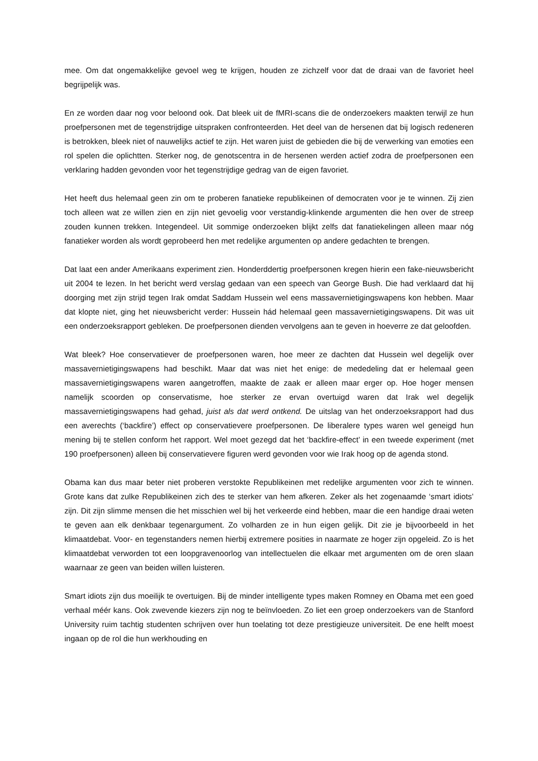mee. Om dat ongemakkelijke gevoel weg te krijgen, houden ze zichzelf voor dat de draai van de favoriet heel begrijpelijk was.
En ze worden daar nog voor beloond ook. Dat bleek uit de fMRI-scans die de onderzoekers maakten terwijl ze hun proefpersonen met de tegenstrijdige uitspraken confronteerden. Het deel van de hersenen dat bij logisch redeneren is betrokken, bleek niet of nauwelijks actief te zijn. Het waren juist de gebieden die bij de verwerking van emoties een rol spelen die oplichtten. Sterker nog, de genotscentra in de hersenen werden actief zodra de proefpersonen een verklaring hadden gevonden voor het tegenstrijdige gedrag van de eigen favoriet.
Het heeft dus helemaal geen zin om te proberen fanatieke republikeinen of democraten voor je te winnen. Zij zien toch alleen wat ze willen zien en zijn niet gevoelig voor verstandig-klinkende argumenten die hen over de streep zouden kunnen trekken. Integendeel. Uit sommige onderzoeken blijkt zelfs dat fanatiekelingen alleen maar nóg fanatieker worden als wordt geprobeerd hen met redelijke argumenten op andere gedachten te brengen.
Dat laat een ander Amerikaans experiment zien. Honderddertig proefpersonen kregen hierin een fake-nieuwsbericht uit 2004 te lezen. In het bericht werd verslag gedaan van een speech van George Bush. Die had verklaard dat hij doorging met zijn strijd tegen Irak omdat Saddam Hussein wel eens massavernietigingswapens kon hebben. Maar dat klopte niet, ging het nieuwsbericht verder: Hussein hád helemaal geen massavernietigingswapens. Dit was uit een onderzoeksrapport gebleken. De proefpersonen dienden vervolgens aan te geven in hoeverre ze dat geloofden.
Wat bleek? Hoe conservatiever de proefpersonen waren, hoe meer ze dachten dat Hussein wel degelijk over massavernietigingswapens had beschikt. Maar dat was niet het enige: de mededeling dat er helemaal geen massavernietigingswapens waren aangetroffen, maakte de zaak er alleen maar erger op. Hoe hoger mensen namelijk scoorden op conservatisme, hoe sterker ze ervan overtuigd waren dat Irak wel degelijk massavernietigingswapens had gehad, juist als dat werd ontkend. De uitslag van het onderzoeksrapport had dus een averechts (‘backfire’) effect op conservatievere proefpersonen. De liberalere types waren wel geneigd hun mening bij te stellen conform het rapport. Wel moet gezegd dat het ‘backfire-effect’ in een tweede experiment (met 190 proefpersonen) alleen bij conservatievere figuren werd gevonden voor wie Irak hoog op de agenda stond.
Obama kan dus maar beter niet proberen verstokte Republikeinen met redelijke argumenten voor zich te winnen. Grote kans dat zulke Republikeinen zich des te sterker van hem afkeren. Zeker als het zogenaamde ‘smart idiots’ zijn. Dit zijn slimme mensen die het misschien wel bij het verkeerde eind hebben, maar die een handige draai weten te geven aan elk denkbaar tegenargument. Zo volharden ze in hun eigen gelijk. Dit zie je bijvoorbeeld in het klimaatdebat. Voor- en tegenstanders nemen hierbij extremere posities in naarmate ze hoger zijn opgeleid. Zo is het klimaatdebat verworden tot een loopgravenoorlog van intellectuelen die elkaar met argumenten om de oren slaan waarnaar ze geen van beiden willen luisteren.
Smart idiots zijn dus moeilijk te overtuigen. Bij de minder intelligente types maken Romney en Obama met een goed verhaal méér kans. Ook zwevende kiezers zijn nog te beïnvloeden. Zo liet een groep onderzoekers van de Stanford University ruim tachtig studenten schrijven over hun toelating tot deze prestigieuze universiteit. De ene helft moest ingaan op de rol die hun werkhouding en